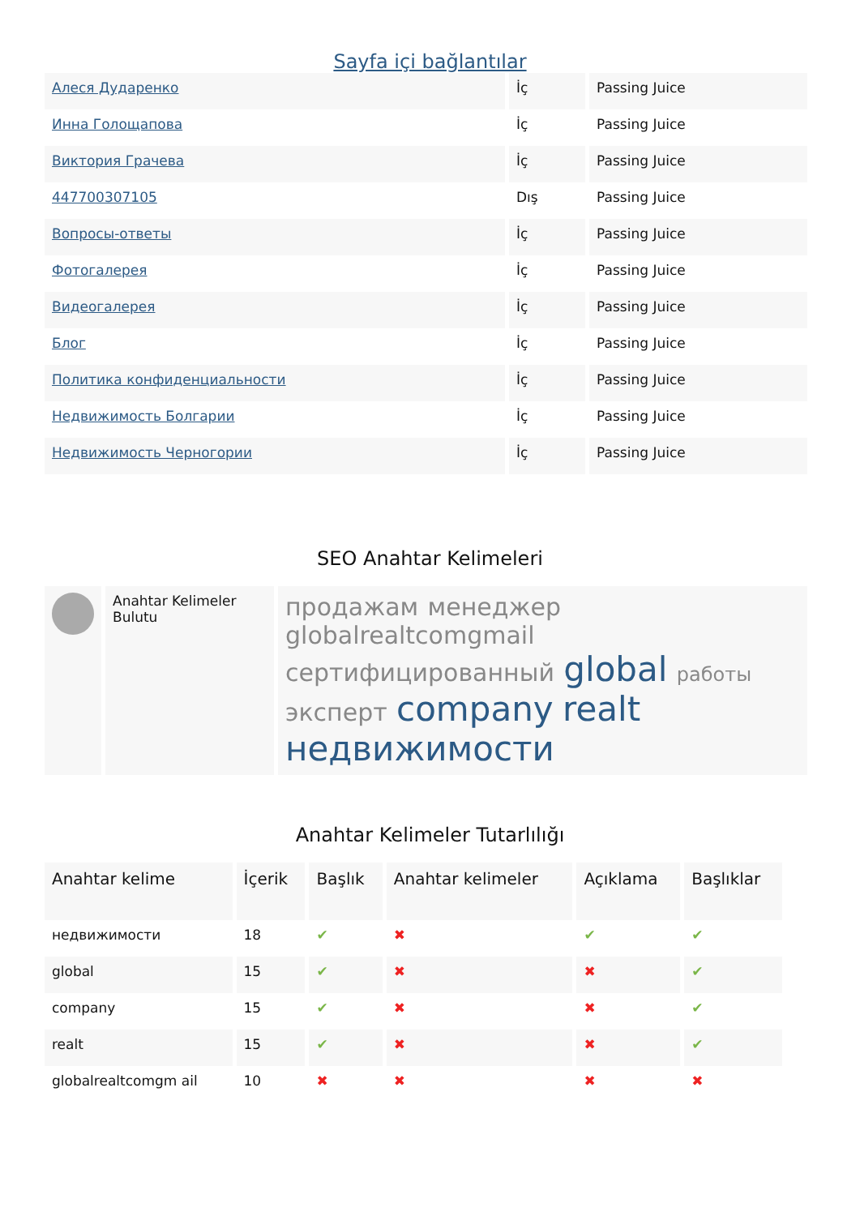Sayfa içi bağlantılar
| Алеся Дударенко | İç | Passing Juice |
| Инна Голощапова | İç | Passing Juice |
| Виктория Грачева | İç | Passing Juice |
| 447700307105 | Dış | Passing Juice |
| Вопросы-ответы | İç | Passing Juice |
| Фотогалерея | İç | Passing Juice |
| Видеогалерея | İç | Passing Juice |
| Блог | İç | Passing Juice |
| Политика конфиденциальности | İç | Passing Juice |
| Недвижимость Болгарии | İç | Passing Juice |
| Недвижимость Черногории | İç | Passing Juice |
SEO Anahtar Kelimeleri
| | Anahtar Kelimeler Bulutu | продажам менеджер globalrealtcomgmail сертифицированный global работы эксперт company realt недвижимости |
Anahtar Kelimeler Tutarlılığı
| Anahtar kelime | İçerik | Başlık | Anahtar kelimeler | Açıklama | Başlıklar |
| --- | --- | --- | --- | --- | --- |
| недвижимости | 18 | ✔ | ✖ | ✔ | ✔ |
| global | 15 | ✔ | ✖ | ✖ | ✔ |
| company | 15 | ✔ | ✖ | ✖ | ✔ |
| realt | 15 | ✔ | ✖ | ✖ | ✔ |
| globalrealtcomgm ail | 10 | ✖ | ✖ | ✖ | ✖ |